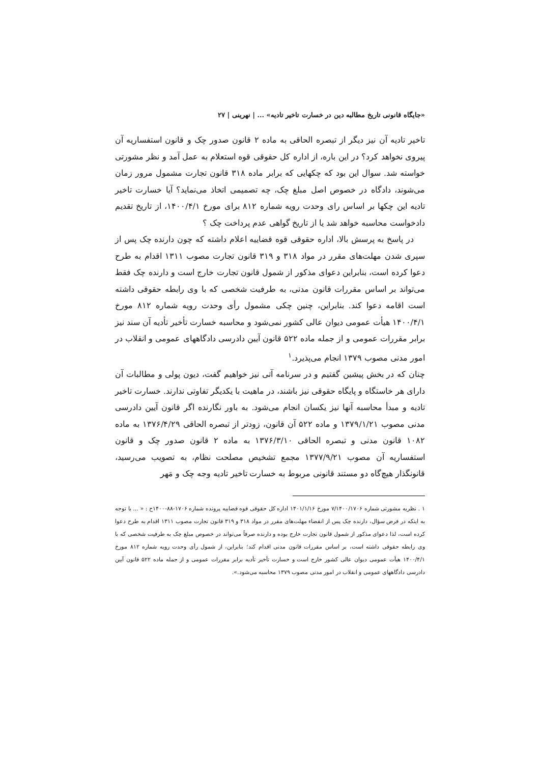«جایگاه قانونی تاریخ مطالبه دین در خسارت تاخیر تادیه» ... | نهرینی | ۲۷
تاخیر تادیه آن نیز دیگر از تبصره الحاقی به ماده ۲ قانون صدور چک و قانون استفساریه آن پیروی نخواهد کرد؟ در این باره، از اداره کل حقوقی قوه استعلام به عمل آمد و نظر مشورتی خواسته شد. سوال این بود که چکهایی که برابر ماده ۳۱۸ قانون تجارت مشمول مرور زمان می‌شوند، دادگاه در خصوص اصل مبلغ چک، چه تصمیمی اتخاذ می‌نماید؟ آیا خسارت تاخیر تادیه این چکها بر اساس رای وحدت رویه شماره ۸۱۲ برای مورخ ۱۴۰۰/۴/۱، از تاریخ تقدیم دادخواست محاسبه خواهد شد یا از تاریخ گواهی عدم پرداخت چک ؟
در پاسخ به پرسش بالا، اداره حقوقی قوه قضاییه اعلام داشته که چون دارنده چک پس از سپری شدن مهلت‌های مقرر در مواد ۳۱۸ و ۳۱۹ قانون تجارت مصوب ۱۳۱۱ اقدام به طرح دعوا کرده است، بنابراین دعوای مذکور از شمول قانون تجارت خارج است و دارنده چک فقط می‌تواند بر اساس مقررات قانون مدنی، به طرفیت شخصی که با وی رابطه حقوقی داشته است اقامه دعوا کند. بنابراین، چنین چکی مشمول رأی وحدت رویه شماره ۸۱۲ مورخ ۱۴۰۰/۴/۱ هیأت عمومی دیوان عالی کشور نمی‌شود و محاسبه خسارت تأخیر تأدیه آن سند نیز برابر مقررات عمومی و از جمله ماده ۵۲۲ قانون آیین دادرسی دادگاههای عمومی و انقلاب در امور مدنی مصوب ۱۳۷۹ انجام می‌پذیرد.<sup>۱</sup>
چنان که در بخش پیشین گفتیم و در سرنامه آتی نیز خواهیم گفت، دیون پولی و مطالبات آن دارای هر خاستگاه و پایگاه حقوقی نیز باشند، در ماهیت با یکدیگر تفاوتی ندارند. خسارت تاخیر تادیه و مبدأ محاسبه آنها نیز یکسان انجام می‌شود. به باور نگارنده اگر قانون آیین دادرسی مدنی مصوب ۱۳۷۹/۱/۲۱ و ماده ۵۲۲ آن قانون، زودتر از تبصره الحاقی ۱۳۷۶/۴/۲۹ به ماده ۱۰۸۲ قانون مدنی و تبصره الحاقی ۱۳۷۶/۳/۱۰ به ماده ۲ قانون صدور چک و قانون استفساریه آن مصوب ۱۳۷۷/۹/۲۱ مجمع تشخیص مصلحت نظام، به تصویب می‌رسید، قانونگذار هیچ‌گاه دو مستند قانونی مربوط به خسارت تاخیر تادیه وجه چک و مَهر
۱ . نظریه مشورتی شماره ۷/۱۴۰۰/۱۷۰۶ مورخ ۱۴۰۱/۱/۱۶ اداره کل حقوقی قوه قضاییه پرونده شماره ۱۷۰۶-۸۸-۱۴۰۰ح : « ... با توجه به اینکه در فرض سؤال، دارنده چک پس از انقضاء مهلت‌های مقرر در مواد ۳۱۸ و ۳۱۹ قانون تجارت مصوب ۱۳۱۱ اقدام به طرح دعوا کرده است، لذا دعوای مذکور از شمول قانون تجارت خارج بوده و دارنده صرفاً می‌تواند در خصوص مبلغ چک به طرفیت شخصی که با وی رابطه حقوقی داشته است، بر اساس مقررات قانون مدنی اقدام کند؛ بنابراین، از شمول رأی وحدت رویه شماره ۸۱۲ مورخ ۱۴۰۰/۴/۱ هیأت عمومی دیوان عالی کشور خارج است و خسارت تأخیر تأدیه برابر مقررات عمومی و از جمله ماده ۵۲۲ قانون آیین دادرسی دادگاههای عمومی و انقلاب در امور مدنی مصوب ۱۳۷۹ محاسبه می‌شود.».